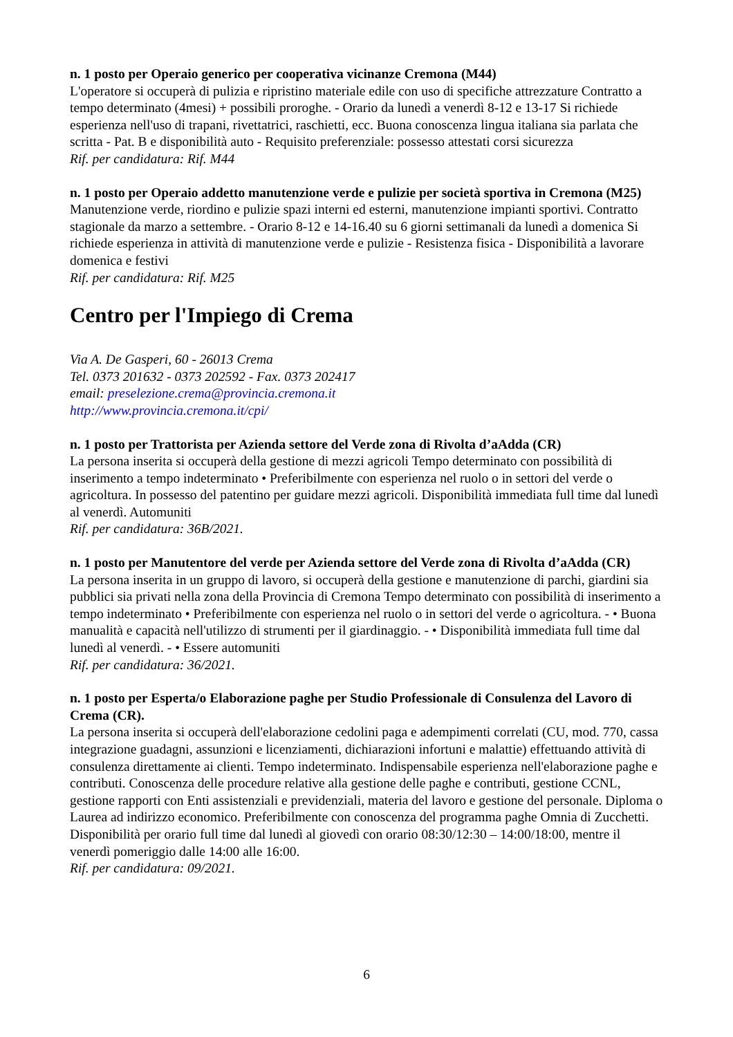n. 1 posto per Operaio generico per cooperativa vicinanze Cremona (M44)
L'operatore si occuperà di pulizia e ripristino materiale edile con uso di specifiche attrezzature Contratto a tempo determinato (4mesi) + possibili proroghe. - Orario da lunedì a venerdì 8-12 e 13-17 Si richiede esperienza nell'uso di trapani, rivettatrici, raschietti, ecc. Buona conoscenza lingua italiana sia parlata che scritta - Pat. B e disponibilità auto - Requisito preferenziale: possesso attestati corsi sicurezza
Rif. per candidatura: Rif. M44
n. 1 posto per Operaio addetto manutenzione verde e pulizie per società sportiva in Cremona (M25)
Manutenzione verde, riordino e pulizie spazi interni ed esterni, manutenzione impianti sportivi. Contratto stagionale da marzo a settembre. - Orario 8-12 e 14-16.40 su 6 giorni settimanali da lunedì a domenica Si richiede esperienza in attività di manutenzione verde e pulizie - Resistenza fisica - Disponibilità a lavorare domenica e festivi
Rif. per candidatura: Rif. M25
Centro per l'Impiego di Crema
Via A. De Gasperi, 60 - 26013 Crema
Tel. 0373 201632 - 0373 202592 - Fax. 0373 202417
email: preselezione.crema@provincia.cremona.it
http://www.provincia.cremona.it/cpi/
n. 1 posto per Trattorista per Azienda settore del Verde zona di Rivolta d’aAdda (CR)
La persona inserita si occuperà della gestione di mezzi agricoli Tempo determinato con possibilità di inserimento a tempo indeterminato • Preferibilmente con esperienza nel ruolo o in settori del verde o agricoltura. In possesso del patentino per guidare mezzi agricoli. Disponibilità immediata full time dal lunedì al venerdì. Automuniti
Rif. per candidatura: 36B/2021.
n. 1 posto per Manutentore del verde per Azienda settore del Verde zona di Rivolta d’aAdda (CR)
La persona inserita in un gruppo di lavoro, si occuperà della gestione e manutenzione di parchi, giardini sia pubblici sia privati nella zona della Provincia di Cremona Tempo determinato con possibilità di inserimento a tempo indeterminato • Preferibilmente con esperienza nel ruolo o in settori del verde o agricoltura. - • Buona manualità e capacità nell'utilizzo di strumenti per il giardinaggio. - • Disponibilità immediata full time dal lunedì al venerdì. - • Essere automuniti
Rif. per candidatura: 36/2021.
n. 1 posto per Esperta/o Elaborazione paghe per Studio Professionale di Consulenza del Lavoro di Crema (CR).
La persona inserita si occuperà dell'elaborazione cedolini paga e adempimenti correlati (CU, mod. 770, cassa integrazione guadagni, assunzioni e licenziamenti, dichiarazioni infortuni e malattie) effettuando attività di consulenza direttamente ai clienti. Tempo indeterminato. Indispensabile esperienza nell'elaborazione paghe e contributi. Conoscenza delle procedure relative alla gestione delle paghe e contributi, gestione CCNL, gestione rapporti con Enti assistenziali e previdenziali, materia del lavoro e gestione del personale. Diploma o Laurea ad indirizzo economico. Preferibilmente con conoscenza del programma paghe Omnia di Zucchetti. Disponibilità per orario full time dal lunedì al giovedì con orario 08:30/12:30 – 14:00/18:00, mentre il venerdì pomeriggio dalle 14:00 alle 16:00.
Rif. per candidatura: 09/2021.
6